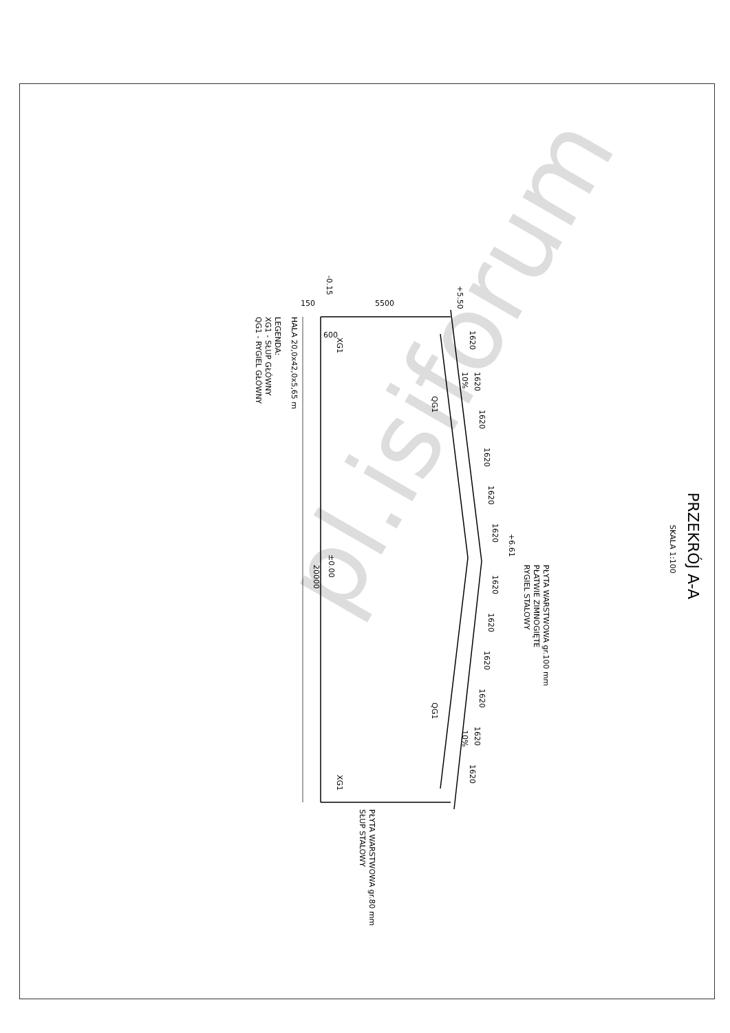pl.isiforum
PRZEKRÓJ A-A
SKALA 1:100
20000
5500
150
600
-0.15
+5.50
+6.61
±0.00
HALA 20,0x42,0x5,65 m
LEGENDA:
XG1 - SŁUP GŁÓWNY
QG1 - RYGIEL GŁÓWNY
XG1
XG1
QG1
QG1
10%
10%
1620
1620
1620
1620
1620
1620
1620
1620
1620
1620
1620
1620
PŁYTA WARSTWOWA gr.100 mm
PŁATWIE ZIMNOGIĘTE
RYGIEL STALOWY
PŁYTA WARSTWOWA gr.80 mm
SŁUP STALOWY